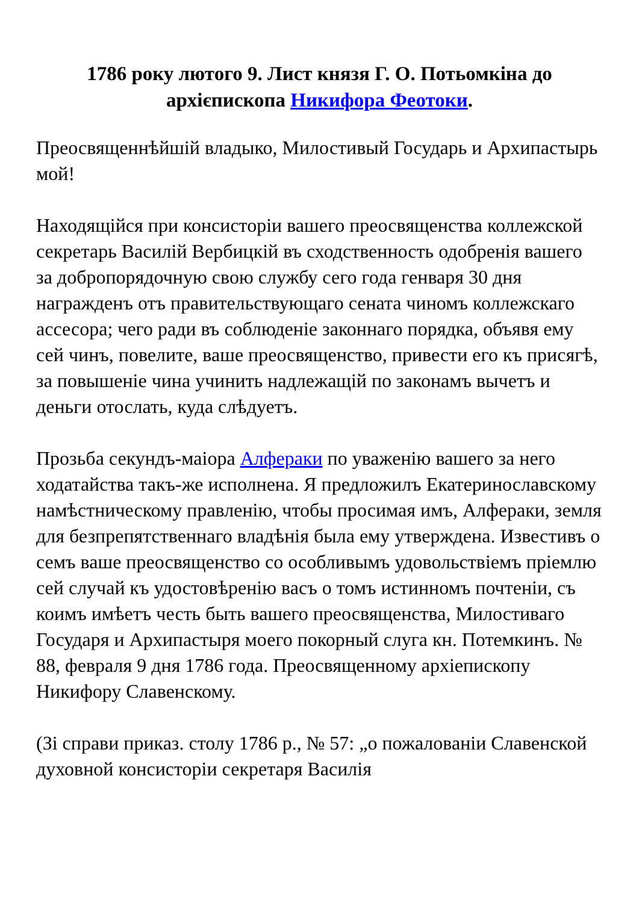1786 року лютого 9. Лист князя Г. О. Потьомкіна до архієпископа Никифора Феотоки.
Преосвященнѣйшій владыко, Милостивый Государь и Архипастырь мой!
Находящійся при консисторіи вашего преосвященства коллежской секретарь Василій Вербицкій въ сходственность одобренія вашего за добропорядочную свою службу сего года генваря 30 дня награжденъ отъ правительствующаго сената чиномъ коллежскаго ассесора; чего ради въ соблюденіе законнаго порядка, объявя ему сей чинъ, повелите, ваше преосвященство, привести его къ присягѣ, за повышеніе чина учинить надлежащій по законамъ вычетъ и деньги отослать, куда слѣдуетъ.
Прозьба секундъ-маіора Алфераки по уваженію вашего за него ходатайства такъ-же исполнена. Я предложилъ Екатеринославскому намѣстническому правленію, чтобы просимая имъ, Алфераки, земля для безпрепятственнаго владѣнія была ему утверждена. Известивъ о семъ ваше преосвященство со особливымъ удовольствіемъ пріемлю сей случай къ удостовѣренію васъ о томъ истинномъ почтеніи, съ коимъ имѣетъ честь быть вашего преосвященства, Милостиваго Государя и Архипастыря моего покорный слуга кн. Потемкинъ. № 88, февраля 9 дня 1786 года. Преосвященному архіепископу Никифору Славенскому.
(Зі справи приказ. столу 1786 р., № 57: „о пожалованіи Славенской духовной консисторіи секретаря Василія